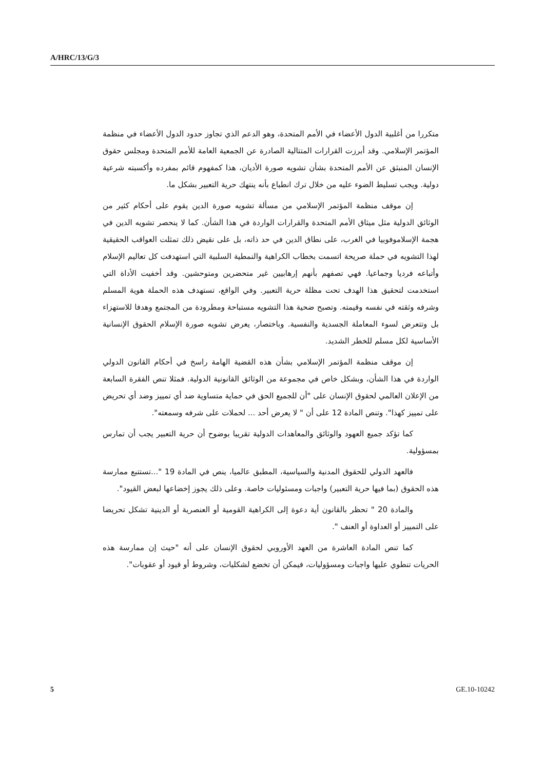A/HRC/13/G/3
متكررا من أغلبية الدول الأعضاء في الأمم المتحدة، وهو الدعم الذي تجاوز حدود الدول الأعضاء في منظمة المؤتمر الإسلامي. وقد أبرزت القرارات المتتالية الصادرة عن الجمعية العامة للأمم المتحدة ومجلس حقوق الإنسان المنبثق عن الأمم المتحدة بشأن تشويه صورة الأديان، هذا كمفهوم قائم بمفرده وأكسبته شرعية دولية. ويجب تسليط الضوء عليه من خلال ترك انطباع بأنه ينتهك حرية التعبير بشكل ما.
إن موقف منظمة المؤتمر الإسلامي من مسألة تشويه صورة الدين يقوم على أحكام كثير من الوثائق الدولية مثل ميثاق الأمم المتحدة والقرارات الواردة في هذا الشأن. كما لا ينحصر تشويه الدين في هجمة الإسلاموفوبيا في الغرب، على نطاق الدين في حد ذاته، بل على نقيض ذلك تمثلت العواقب الحقيقية لهذا التشويه في حملة صريحة اتسمت بخطاب الكراهية والنمطية السلبية التي استهدفت كل تعاليم الإسلام وأتباعه فرديا وجماعيا. فهي تصفهم بأنهم إرهابيين غير متحضرين ومتوحشين. وقد أخفيت الأداة التي استخدمت لتحقيق هذا الهدف تحت مظلة حرية التعبير. وفي الواقع، تستهدف هذه الحملة هوية المسلم وشرفه وثقته في نفسه وقيمته. وتصبح ضحية هذا التشويه مستباحة ومطرودة من المجتمع وهدفا للاستهزاء بل وتتعرض لسوء المعاملة الجسدية والنفسية. وباختصار، يعرض تشويه صورة الإسلام الحقوق الإنسانية الأساسية لكل مسلم للخطر الشديد.
إن موقف منظمة المؤتمر الإسلامي بشأن هذه القضية الهامة راسخ في أحكام القانون الدولي الواردة في هذا الشأن، وبشكل خاص في مجموعة من الوثائق القانونية الدولية. فمثلا تنص الفقرة السابعة من الإعلان العالمي لحقوق الإنسان على "أن للجميع الحق في حماية متساوية ضد أي تمييز وضد أي تحريض على تمييز كهذا". وتنص المادة 12 على أن " لا يعرض أحد ... لحملات على شرفه وسمعته".
كما تؤكد جميع العهود والوثائق والمعاهدات الدولية تقريبا بوضوح أن حرية التعبير يجب أن تمارس بمسؤولية.
فالعهد الدولي للحقوق المدنية والسياسية، المطبق عالميا، ينص في المادة 19 "...تستتبع ممارسة هذه الحقوق (بما فيها حرية التعبير) واجبات ومسئوليات خاصة. وعلى ذلك يجوز إخضاعها لبعض القيود".
والمادة 20 " تحظر بالقانون أية دعوة إلى الكراهية القومية أو العنصرية أو الدينية تشكل تحريضا على التمييز أو العداوة أو العنف ".
كما تنص المادة العاشرة من العهد الأوروبي لحقوق الإنسان على أنه "حيث إن ممارسة هذه الحريات تنطوي عليها واجبات ومسؤوليات، فيمكن أن تخضع لشكليات، وشروط أو قيود أو عقوبات".
5 GE.10-10242